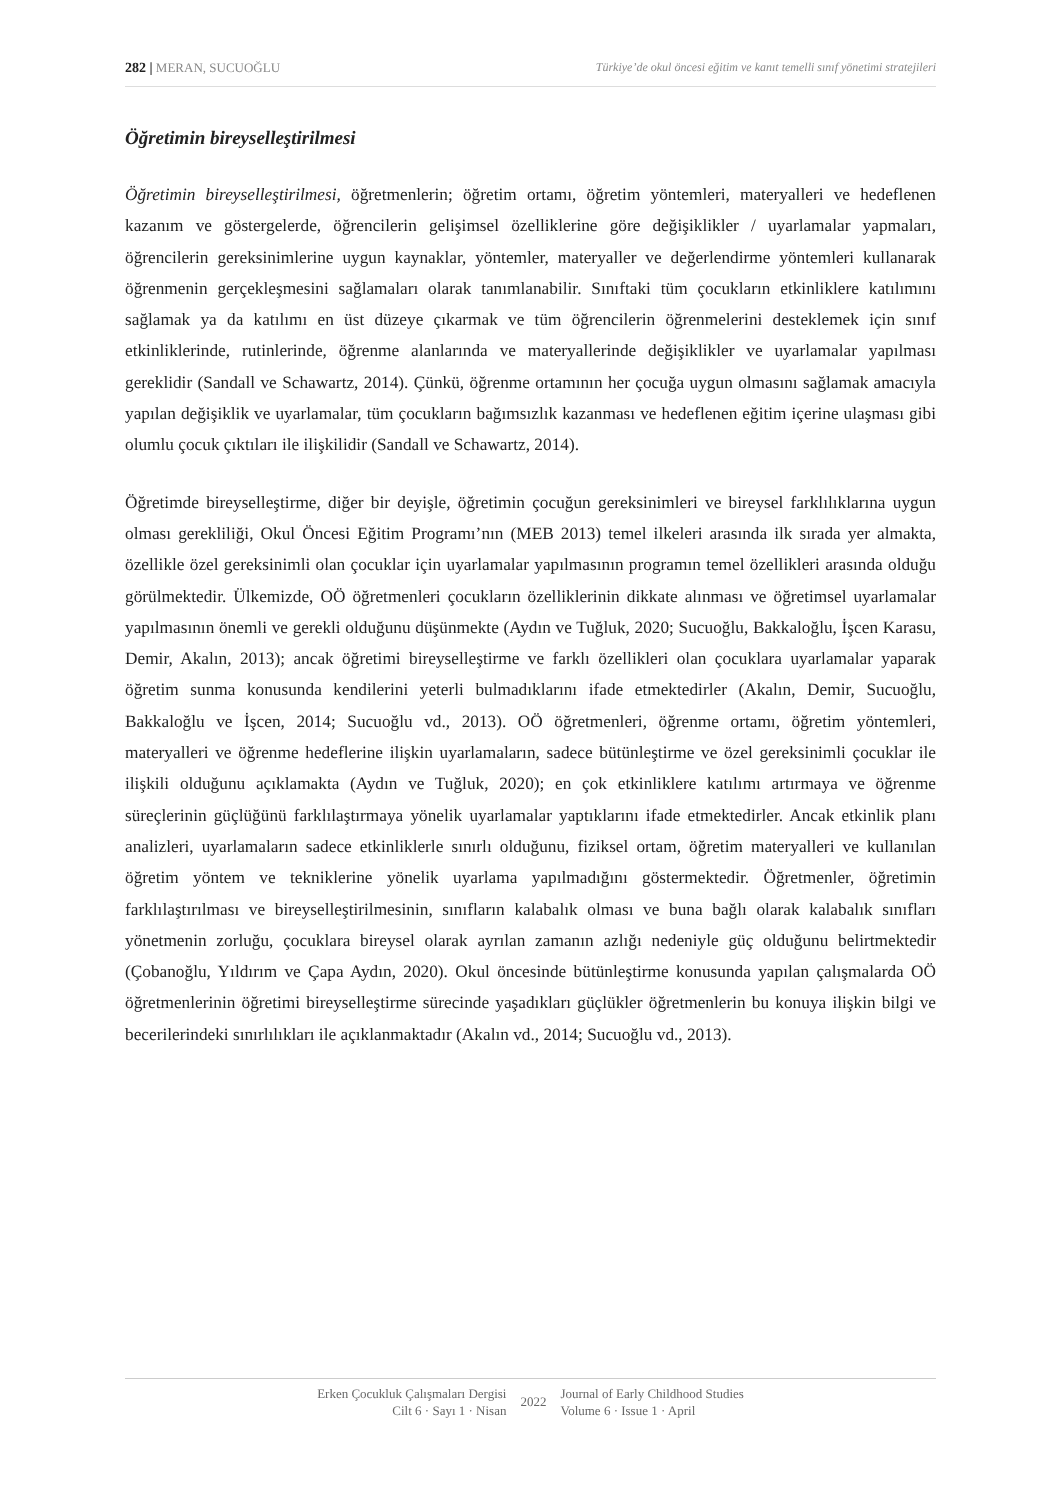282 | MERAN, SUCUOĞLU Türkiye’de okul öncesi eğitim ve kanıt temelli sınıf yönetimi stratejileri
Öğretimin bireyselleştirilmesi
Öğretimin bireyselleştirilmesi, öğretmenlerin; öğretim ortamı, öğretim yöntemleri, materyalleri ve hedeflenen kazanım ve göstergelerde, öğrencilerin gelişimsel özelliklerine göre değişiklikler / uyarlamalar yapmaları, öğrencilerin gereksinimlerine uygun kaynaklar, yöntemler, materyaller ve değerlendirme yöntemleri kullanarak öğrenmenin gerçekleşmesini sağlamaları olarak tanımlanabilir. Sınıftaki tüm çocukların etkinliklere katılımını sağlamak ya da katılımı en üst düzeye çıkarmak ve tüm öğrencilerin öğrenmelerini desteklemek için sınıf etkinliklerinde, rutinlerinde, öğrenme alanlarında ve materyallerinde değişiklikler ve uyarlamalar yapılması gereklidir (Sandall ve Schawartz, 2014). Çünkü, öğrenme ortamının her çocuğa uygun olmasını sağlamak amacıyla yapılan değişiklik ve uyarlamalar, tüm çocukların bağımsızlık kazanması ve hedeflenen eğitim içerine ulaşması gibi olumlu çocuk çıktıları ile ilişkilidir (Sandall ve Schawartz, 2014).
Öğretimde bireyselleştirme, diğer bir deyişle, öğretimin çocuğun gereksinimleri ve bireysel farklılıklarına uygun olması gerekliliği, Okul Öncesi Eğitim Programı’nın (MEB 2013) temel ilkeleri arasında ilk sırada yer almakta, özellikle özel gereksinimli olan çocuklar için uyarlamalar yapılmasının programın temel özellikleri arasında olduğu görülmektedir. Ülkemizde, OÖ öğretmenleri çocukların özelliklerinin dikkate alınması ve öğretimsel uyarlamalar yapılmasının önemli ve gerekli olduğunu düşünmekte (Aydın ve Tuğluk, 2020; Sucuoğlu, Bakkaloğlu, İşcen Karasu, Demir, Akalın, 2013); ancak öğretimi bireyselleştirme ve farklı özellikleri olan çocuklara uyarlamalar yaparak öğretim sunma konusunda kendilerini yeterli bulmadıklarını ifade etmektedirler (Akalın, Demir, Sucuoğlu, Bakkaloğlu ve İşcen, 2014; Sucuoğlu vd., 2013). OÖ öğretmenleri, öğrenme ortamı, öğretim yöntemleri, materyalleri ve öğrenme hedeflerine ilişkin uyarlamaların, sadece bütünleştirme ve özel gereksinimli çocuklar ile ilişkili olduğunu açıklamakta (Aydın ve Tuğluk, 2020); en çok etkinliklere katılımı artırmaya ve öğrenme süreçlerinin güçlüğünü farklılaştırmaya yönelik uyarlamalar yaptıklarını ifade etmektedirler. Ancak etkinlik planı analizleri, uyarlamaların sadece etkinliklerle sınırlı olduğunu, fiziksel ortam, öğretim materyalleri ve kullanılan öğretim yöntem ve tekniklerine yönelik uyarlama yapılmadığını göstermektedir. Öğretmenler, öğretimin farklılaştırılması ve bireyselleştirilmesinin, sınıfların kalabalık olması ve buna bağlı olarak kalabalık sınıfları yönetmenin zorluğu, çocuklara bireysel olarak ayrılan zamanın azlığı nedeniyle güç olduğunu belirtmektedir (Çobanoğlu, Yıldırım ve Çapa Aydın, 2020). Okul öncesinde bütünleştirme konusunda yapılan çalışmalarda OÖ öğretmenlerinin öğretimi bireyselleştirme sürecinde yaşadıkları güçlükler öğretmenlerin bu konuya ilişkin bilgi ve becerilerindeki sınırlılıkları ile açıklanmaktadır (Akalın vd., 2014; Sucuoğlu vd., 2013).
Erken Çocukluk Çalışmaları Dergisi
Cilt 6 · Sayı 1 · Nisan
2022
Journal of Early Childhood Studies
Volume 6 · Issue 1 · April